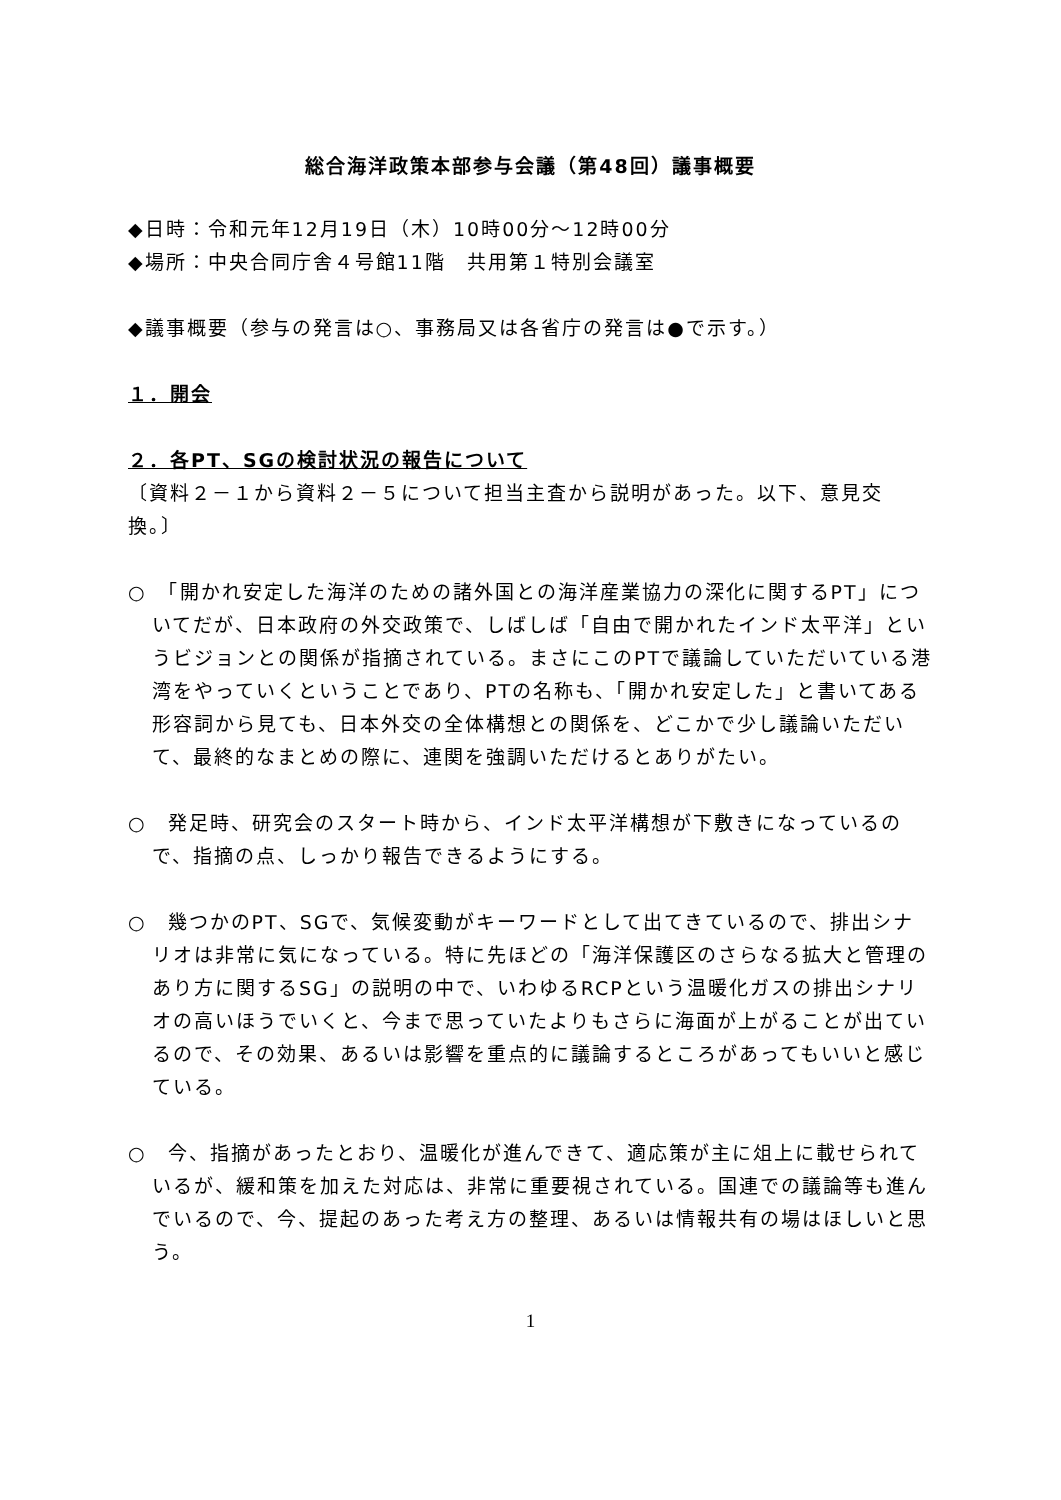総合海洋政策本部参与会議（第48回）議事概要
◆日時：令和元年12月19日（木）10時00分～12時00分
◆場所：中央合同庁舎４号館11階　共用第１特別会議室
◆議事概要（参与の発言は○、事務局又は各省庁の発言は●で示す。）
１．開会
２．各PT、SGの検討状況の報告について
〔資料２－１から資料２－５について担当主査から説明があった。以下、意見交換。〕
○　「開かれ安定した海洋のための諸外国との海洋産業協力の深化に関するPT」についてだが、日本政府の外交政策で、しばしば「自由で開かれたインド太平洋」というビジョンとの関係が指摘されている。まさにこのPTで議論していただいている港湾をやっていくということであり、PTの名称も、「開かれ安定した」と書いてある形容詞から見ても、日本外交の全体構想との関係を、どこかで少し議論いただいて、最終的なまとめの際に、連関を強調いただけるとありがたい。
○　発足時、研究会のスタート時から、インド太平洋構想が下敷きになっているので、指摘の点、しっかり報告できるようにする。
○　幾つかのPT、SGで、気候変動がキーワードとして出てきているので、排出シナリオは非常に気になっている。特に先ほどの「海洋保護区のさらなる拡大と管理のあり方に関するSG」の説明の中で、いわゆるRCPという温暖化ガスの排出シナリオの高いほうでいくと、今まで思っていたよりもさらに海面が上がることが出ているので、その効果、あるいは影響を重点的に議論するところがあってもいいと感じている。
○　今、指摘があったとおり、温暖化が進んできて、適応策が主に俎上に載せられているが、緩和策を加えた対応は、非常に重要視されている。国連での議論等も進んでいるので、今、提起のあった考え方の整理、あるいは情報共有の場はほしいと思う。
1